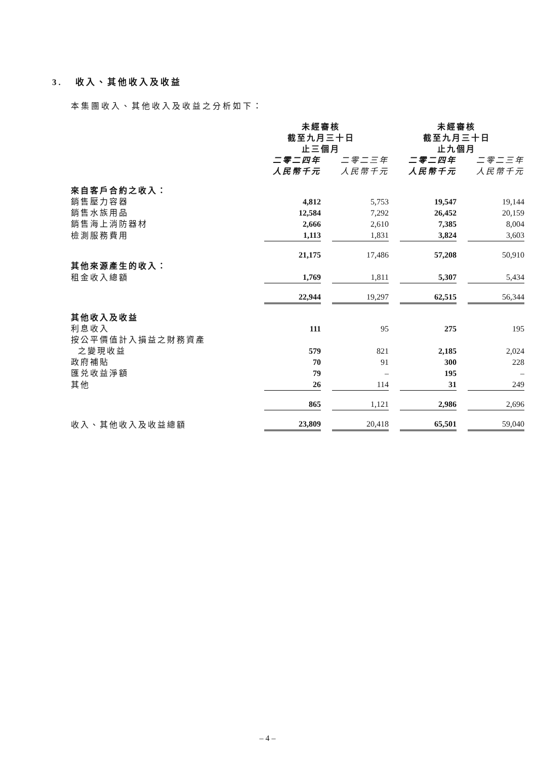3. 收入、其他收入及收益
本集團收入、其他收入及收益之分析如下：
| | 未經審核 截至九月三十日 止三個月 | | 未經審核 截至九月三十日 止九個月 | |
| --- | --- | --- | --- | --- |
| | 二零二四年 人民幣千元 | 二零二三年 人民幣千元 | 二零二四年 人民幣千元 | 二零二三年 人民幣千元 |
| 來自客戶合約之收入： | | | | |
| 銷售壓力容器 | 4,812 | 5,753 | 19,547 | 19,144 |
| 銷售水族用品 | 12,584 | 7,292 | 26,452 | 20,159 |
| 銷售海上消防器材 | 2,666 | 2,610 | 7,385 | 8,004 |
| 檢測服務費用 | 1,113 | 1,831 | 3,824 | 3,603 |
| | 21,175 | 17,486 | 57,208 | 50,910 |
| 其他來源產生的收入： | | | | |
| 租金收入總額 | 1,769 | 1,811 | 5,307 | 5,434 |
| | 22,944 | 19,297 | 62,515 | 56,344 |
| 其他收入及收益 | | | | |
| 利息收入 | 111 | 95 | 275 | 195 |
| 按公平價值計入損益之財務資產 之變現收益 | 579 | 821 | 2,185 | 2,024 |
| 政府補貼 | 70 | 91 | 300 | 228 |
| 匯兑收益淨額 | 79 | – | 195 | – |
| 其他 | 26 | 114 | 31 | 249 |
| | 865 | 1,121 | 2,986 | 2,696 |
| 收入、其他收入及收益總額 | 23,809 | 20,418 | 65,501 | 59,040 |
– 4 –